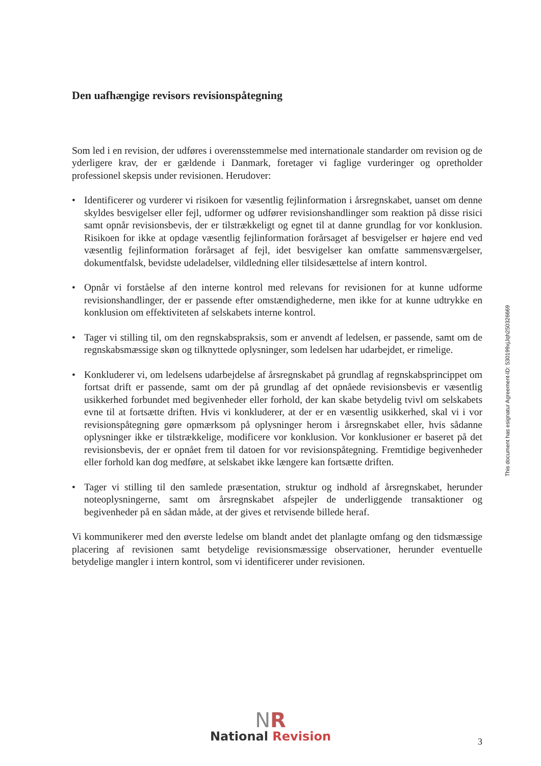Den uafhængige revisors revisionspåtegning
Som led i en revision, der udføres i overensstemmelse med internationale standarder om revision og de yderligere krav, der er gældende i Danmark, foretager vi faglige vurderinger og opretholder professionel skepsis under revisionen. Herudover:
• Identificerer og vurderer vi risikoen for væsentlig fejlinformation i årsregnskabet, uanset om denne skyldes besvigelser eller fejl, udformer og udfører revisionshandlinger som reaktion på disse risici samt opnår revisionsbevis, der er tilstrækkeligt og egnet til at danne grundlag for vor konklusion. Risikoen for ikke at opdage væsentlig fejlinformation forårsaget af besvigelser er højere end ved væsentlig fejlinformation forårsaget af fejl, idet besvigelser kan omfatte sammensværgelser, dokumentfalsk, bevidste udeladelser, vildledning eller tilsidesættelse af intern kontrol.
• Opnår vi forståelse af den interne kontrol med relevans for revisionen for at kunne udforme revisionshandlinger, der er passende efter omstændighederne, men ikke for at kunne udtrykke en konklusion om effektiviteten af selskabets interne kontrol.
• Tager vi stilling til, om den regnskabspraksis, som er anvendt af ledelsen, er passende, samt om de regnskabsmæssige skøn og tilknyttede oplysninger, som ledelsen har udarbejdet, er rimelige.
• Konkluderer vi, om ledelsens udarbejdelse af årsregnskabet på grundlag af regnskabsprincippet om fortsat drift er passende, samt om der på grundlag af det opnåede revisionsbevis er væsentlig usikkerhed forbundet med begivenheder eller forhold, der kan skabe betydelig tvivl om selskabets evne til at fortsætte driften. Hvis vi konkluderer, at der er en væsentlig usikkerhed, skal vi i vor revisionspåtegning gøre opmærksom på oplysninger herom i årsregnskabet eller, hvis sådanne oplysninger ikke er tilstrækkelige, modificere vor konklusion. Vor konklusioner er baseret på det revisionsbevis, der er opnået frem til datoen for vor revisionspåtegning. Fremtidige begivenheder eller forhold kan dog medføre, at selskabet ikke længere kan fortsætte driften.
• Tager vi stilling til den samlede præsentation, struktur og indhold af årsregnskabet, herunder noteoplysningerne, samt om årsregnskabet afspejler de underliggende transaktioner og begivenheder på en sådan måde, at der gives et retvisende billede heraf.
Vi kommunikerer med den øverste ledelse om blandt andet det planlagte omfang og den tidsmæssige placering af revisionen samt betydelige revisionsmæssige observationer, herunder eventuelle betydelige mangler i intern kontrol, som vi identificerer under revisionen.
This document has esignatur Agreement-ID: 530199xjJqh250326669
NR
National Revision
3